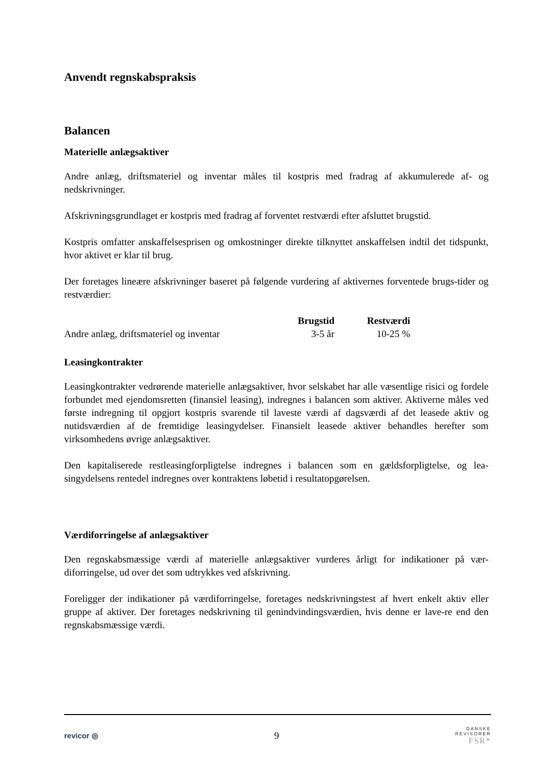Anvendt regnskabspraksis
Balancen
Materielle anlægsaktiver
Andre anlæg, driftsmateriel og inventar måles til kostpris med fradrag af akkumulerede af- og nedskrivninger.
Afskrivningsgrundlaget er kostpris med fradrag af forventet restværdi efter afsluttet brugstid.
Kostpris omfatter anskaffelsesprisen og omkostninger direkte tilknyttet anskaffelsen indtil det tidspunkt, hvor aktivet er klar til brug.
Der foretages lineære afskrivninger baseret på følgende vurdering af aktivernes forventede brugs-tider og restværdier:
| | Brugstid | Restværdi |
| --- | --- | --- |
| Andre anlæg, driftsmateriel og inventar | 3-5 år | 10-25 % |
Leasingkontrakter
Leasingkontrakter vedrørende materielle anlægsaktiver, hvor selskabet har alle væsentlige risici og fordele forbundet med ejendomsretten (finansiel leasing), indregnes i balancen som aktiver. Aktiverne måles ved første indregning til opgjort kostpris svarende til laveste værdi af dagsværdi af det leasede aktiv og nutidsværdien af de fremtidige leasingydelser. Finansielt leasede aktiver behandles herefter som virksomhedens øvrige anlægsaktiver.
Den kapitaliserede restleasingforpligtelse indregnes i balancen som en gældsforpligtelse, og lea-singydelsens rentedel indregnes over kontraktens løbetid i resultatopgørelsen.
Værdiforringelse af anlægsaktiver
Den regnskabsmæssige værdi af materielle anlægsaktiver vurderes årligt for indikationer på vær-diforringelse, ud over det som udtrykkes ved afskrivning.
Foreligger der indikationer på værdiforringelse, foretages nedskrivningstest af hvert enkelt aktiv eller gruppe af aktiver. Der foretages nedskrivning til genindvindingsværdien, hvis denne er lave-re end den regnskabsmæssige værdi.
revicor ◎
9
DANSKE
REVISORER
FSR*